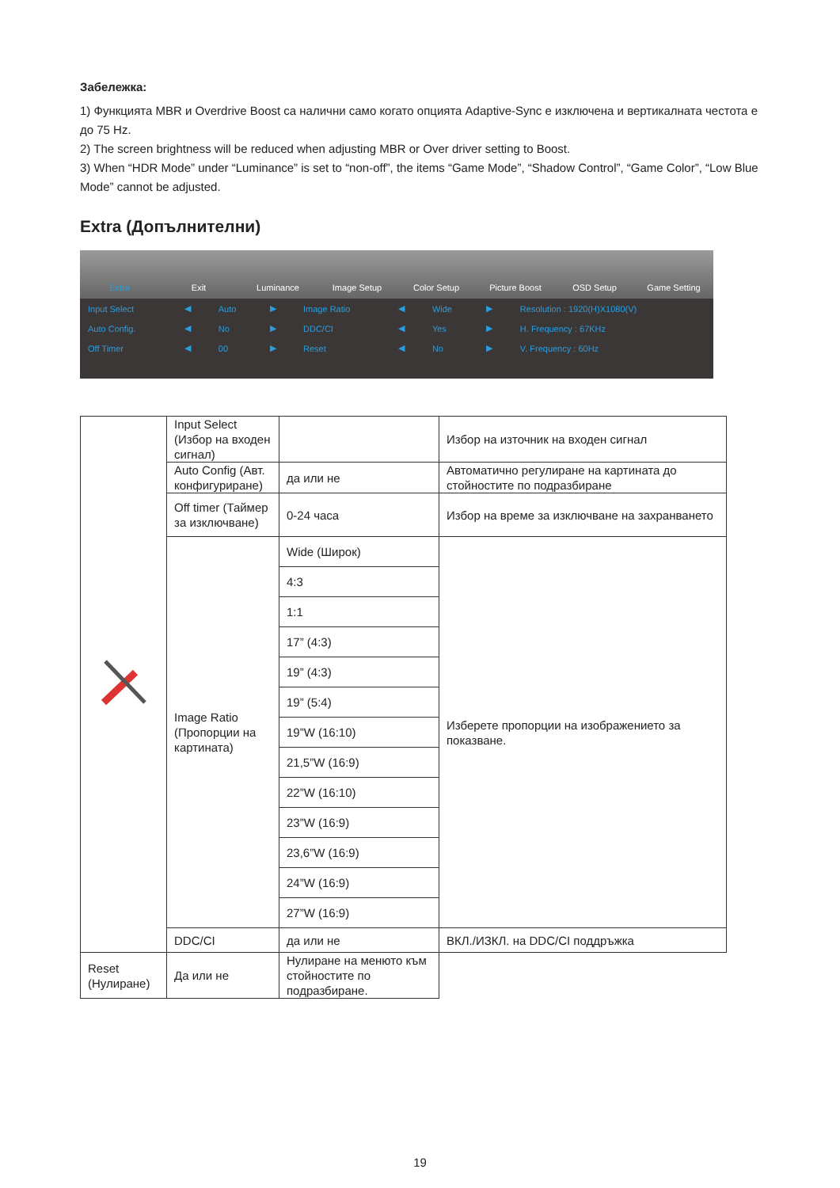Забележка:
1) Функцията MBR и Overdrive Boost са налични само когато опцията Adaptive-Sync е изключена и вертикалната честота е до 75 Hz.
2) The screen brightness will be reduced when adjusting MBR or Over driver setting to Boost.
3) When “HDR Mode” under “Luminance” is set to “non-off”, the items “Game Mode”, “Shadow Control”, “Game Color”, “Low Blue Mode” cannot be adjusted.
Extra (Допълнителни)
Extra Exit Luminance Image Setup Color Setup Picture Boost OSD Setup Game Setting
| Input Select | ◀ | Auto | ▶ | Image Ratio | ◀ | Wide | ▶ | Resolution : 1920(H)X1080(V) |
| Auto Config. | ◀ | No | ▶ | DDC/CI | ◀ | Yes | ▶ | H. Frequency : 67KHz |
| Off Timer | ◀ | 00 | ▶ | Reset | ◀ | No | ▶ | V. Frequency : 60Hz |
| | Input Select (Избор на входен сигнал) | | Избор на източник на входен сигнал |
| | Auto Config (Авт. конфигуриране) | да или не | Автоматично регулиране на картината до стойностите по подразбиране |
| | Off timer (Таймер за изключване) | 0-24 часа | Избор на време за изключване на захранването |
| | Image Ratio (Пропорции на картината) | Wide (Широк) | Изберете пропорции на изображението за показване. |
| | | 4:3 | |
| | | 1:1 | |
| | | 17” (4:3) | |
| | | 19” (4:3) | |
| | | 19” (5:4) | |
| | | 19”W (16:10) | |
| | | 21,5”W (16:9) | |
| | | 22”W (16:10) | |
| | | 23”W (16:9) | |
| | | 23,6”W (16:9) | |
| | | 24”W (16:9) | |
| | | 27”W (16:9) | |
| | DDC/CI | да или не | ВКЛ./ИЗКЛ. на DDC/CI поддръжка |
| Reset (Нулиране) | Да или не | Нулиране на менюто към стойностите по подразбиране. | |
19